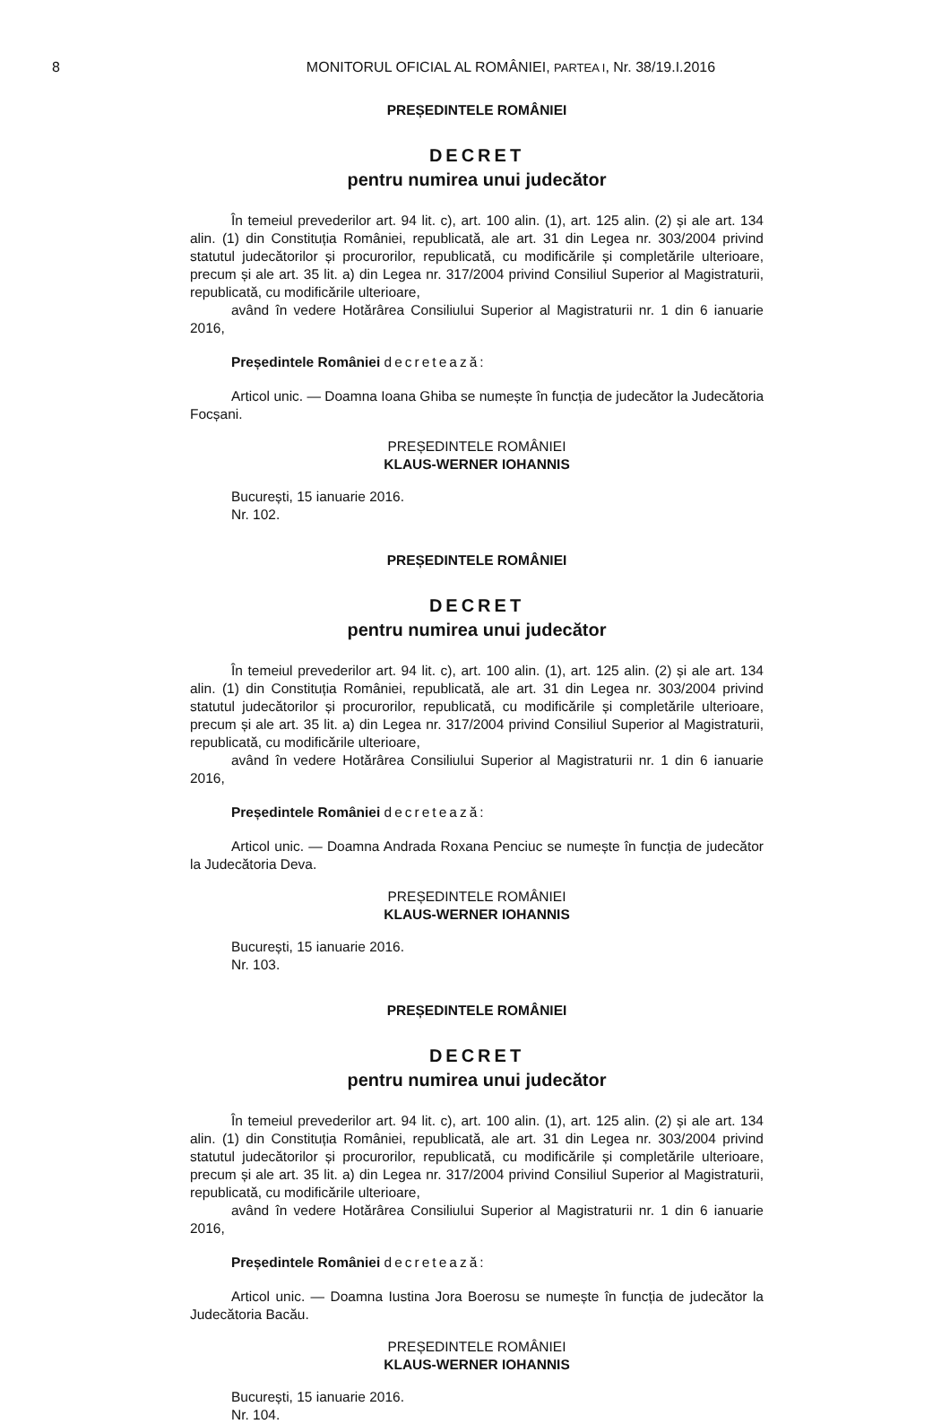8
MONITORUL OFICIAL AL ROMÂNIEI, PARTEA I, Nr. 38/19.I.2016
PREȘEDINTELE ROMÂNIEI
DECRET
pentru numirea unui judecător
În temeiul prevederilor art. 94 lit. c), art. 100 alin. (1), art. 125 alin. (2) și ale art. 134 alin. (1) din Constituția României, republicată, ale art. 31 din Legea nr. 303/2004 privind statutul judecătorilor și procurorilor, republicată, cu modificările și completările ulterioare, precum și ale art. 35 lit. a) din Legea nr. 317/2004 privind Consiliul Superior al Magistraturii, republicată, cu modificările ulterioare,
având în vedere Hotărârea Consiliului Superior al Magistraturii nr. 1 din 6 ianuarie 2016,
Președintele României decretează:
Articol unic. — Doamna Ioana Ghiba se numește în funcția de judecător la Judecătoria Focșani.
PREȘEDINTELE ROMÂNIEI
KLAUS-WERNER IOHANNIS
București, 15 ianuarie 2016.
Nr. 102.
PREȘEDINTELE ROMÂNIEI
DECRET
pentru numirea unui judecător
În temeiul prevederilor art. 94 lit. c), art. 100 alin. (1), art. 125 alin. (2) și ale art. 134 alin. (1) din Constituția României, republicată, ale art. 31 din Legea nr. 303/2004 privind statutul judecătorilor și procurorilor, republicată, cu modificările și completările ulterioare, precum și ale art. 35 lit. a) din Legea nr. 317/2004 privind Consiliul Superior al Magistraturii, republicată, cu modificările ulterioare,
având în vedere Hotărârea Consiliului Superior al Magistraturii nr. 1 din 6 ianuarie 2016,
Președintele României decretează:
Articol unic. — Doamna Andrada Roxana Penciuc se numește în funcția de judecător la Judecătoria Deva.
PREȘEDINTELE ROMÂNIEI
KLAUS-WERNER IOHANNIS
București, 15 ianuarie 2016.
Nr. 103.
PREȘEDINTELE ROMÂNIEI
DECRET
pentru numirea unui judecător
În temeiul prevederilor art. 94 lit. c), art. 100 alin. (1), art. 125 alin. (2) și ale art. 134 alin. (1) din Constituția României, republicată, ale art. 31 din Legea nr. 303/2004 privind statutul judecătorilor și procurorilor, republicată, cu modificările și completările ulterioare, precum și ale art. 35 lit. a) din Legea nr. 317/2004 privind Consiliul Superior al Magistraturii, republicată, cu modificările ulterioare,
având în vedere Hotărârea Consiliului Superior al Magistraturii nr. 1 din 6 ianuarie 2016,
Președintele României decretează:
Articol unic. — Doamna Iustina Jora Boerosu se numește în funcția de judecător la Judecătoria Bacău.
PREȘEDINTELE ROMÂNIEI
KLAUS-WERNER IOHANNIS
București, 15 ianuarie 2016.
Nr. 104.